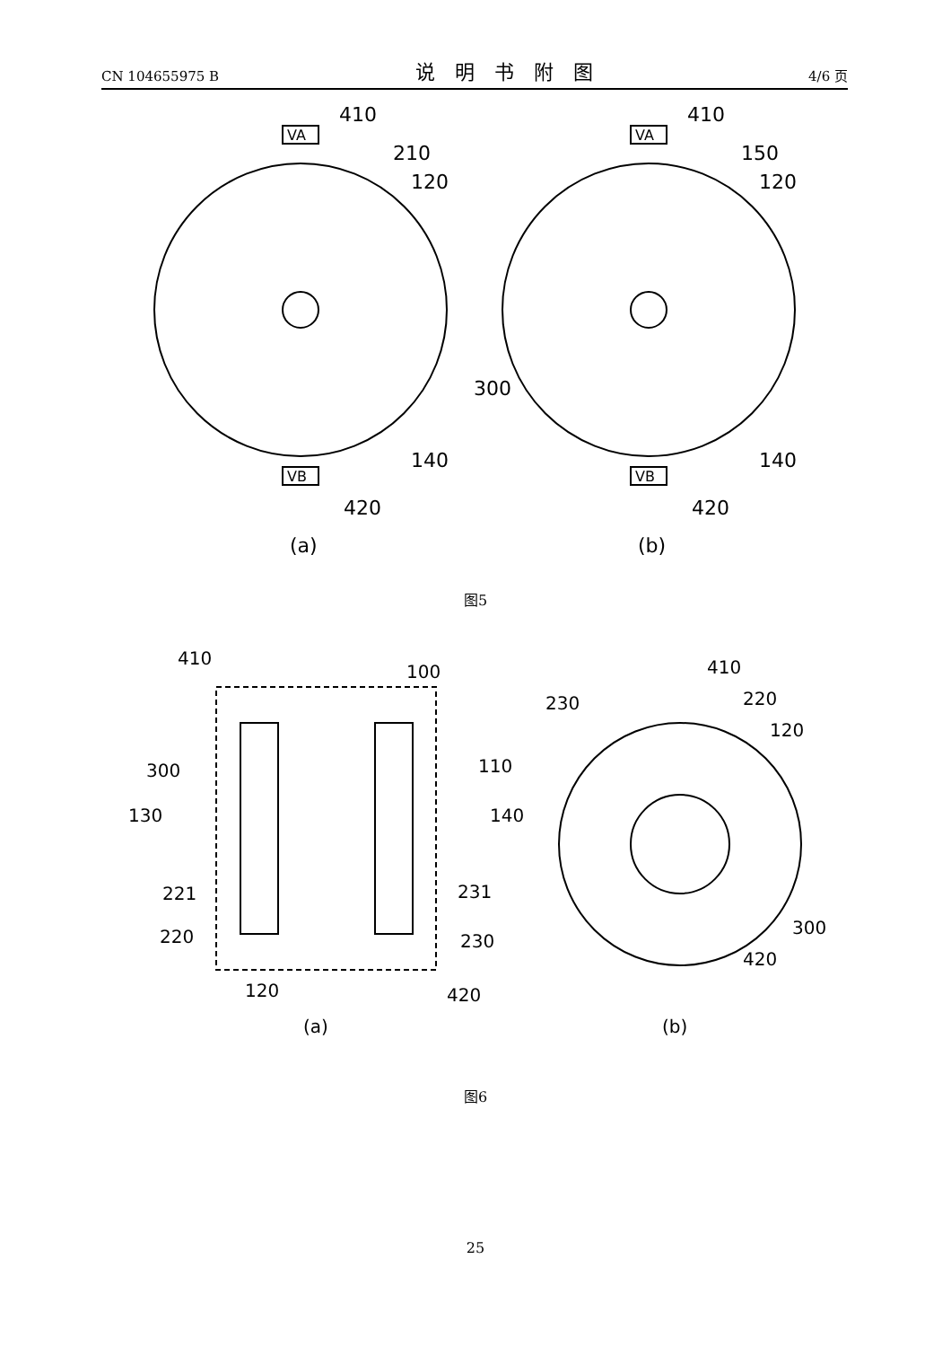CN 104655975 B 说明书附图 4/6 页
410
210
120
300
140
420
(a)
410
150
120
140
420
(b)
VA
VB
VA
VB
图5
410
100
300
110
130
140
221
231
220
230
120
420
(a)
410
220
230
120
300
420
(b)
图6
25